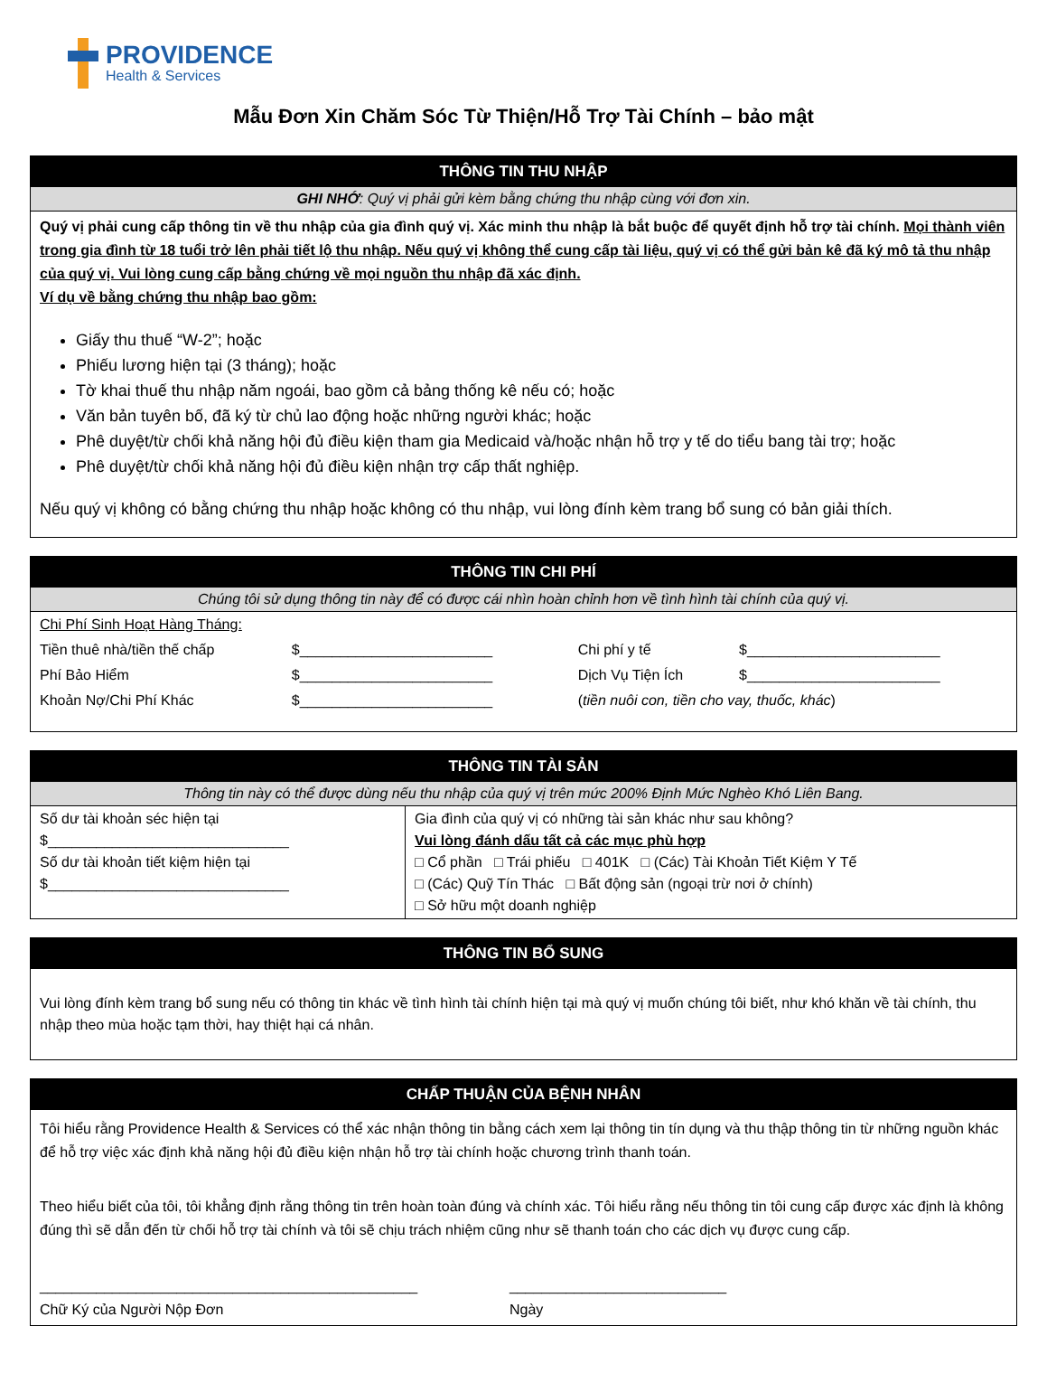PROVIDENCE
Health & Services
Mẫu Đơn Xin Chăm Sóc Từ Thiện/Hỗ Trợ Tài Chính – bảo mật
THÔNG TIN THU NHẬP
GHI NHỚ: Quý vị phải gửi kèm bằng chứng thu nhập cùng với đơn xin.
Quý vị phải cung cấp thông tin về thu nhập của gia đình quý vị. Xác minh thu nhập là bắt buộc để quyết định hỗ trợ tài chính. Mọi thành viên trong gia đình từ 18 tuổi trở lên phải tiết lộ thu nhập. Nếu quý vị không thể cung cấp tài liệu, quý vị có thể gửi bản kê đã ký mô tả thu nhập của quý vị. Vui lòng cung cấp bằng chứng về mọi nguồn thu nhập đã xác định.
Ví dụ về bằng chứng thu nhập bao gồm:
Giấy thu thuế “W-2”; hoặc
Phiếu lương hiện tại (3 tháng); hoặc
Tờ khai thuế thu nhập năm ngoái, bao gồm cả bảng thống kê nếu có; hoặc
Văn bản tuyên bố, đã ký từ chủ lao động hoặc những người khác; hoặc
Phê duyệt/từ chối khả năng hội đủ điều kiện tham gia Medicaid và/hoặc nhận hỗ trợ y tế do tiểu bang tài trợ; hoặc
Phê duyệt/từ chối khả năng hội đủ điều kiện nhận trợ cấp thất nghiệp.
Nếu quý vị không có bằng chứng thu nhập hoặc không có thu nhập, vui lòng đính kèm trang bổ sung có bản giải thích.
THÔNG TIN CHI PHÍ
Chúng tôi sử dụng thông tin này để có được cái nhìn hoàn chỉnh hơn về tình hình tài chính của quý vị.
| Chi Phí Sinh Hoạt Hàng Tháng: | | | |
| Tiền thuê nhà/tiền thế chấp | $________________________ | Chi phí y tế | $________________________ |
| Phí Bảo Hiểm | $________________________ | Dịch Vụ Tiện Ích | $________________________ |
| Khoản Nợ/Chi Phí Khác | $________________________ | ( tiền nuôi con, tiền cho vay, thuốc, khác ) | |
THÔNG TIN TÀI SẢN
Thông tin này có thể được dùng nếu thu nhập của quý vị trên mức 200% Định Mức Nghèo Khó Liên Bang.
| Số dư tài khoản séc hiện tại $______________________________ Số dư tài khoản tiết kiệm hiện tại $______________________________ | Gia đình của quý vị có những tài sản khác như sau không? Vui lòng đánh dấu tất cả các mục phù hợp □ Cổ phần □ Trái phiếu □ 401K □ (Các) Tài Khoản Tiết Kiệm Y Tế □ (Các) Quỹ Tín Thác □ Bất động sản (ngoại trừ nơi ở chính) □ Sở hữu một doanh nghiệp |
THÔNG TIN BỔ SUNG
Vui lòng đính kèm trang bổ sung nếu có thông tin khác về tình hình tài chính hiện tại mà quý vị muốn chúng tôi biết, như khó khăn về tài chính, thu nhập theo mùa hoặc tạm thời, hay thiệt hại cá nhân.
CHẤP THUẬN CỦA BỆNH NHÂN
Tôi hiểu rằng Providence Health & Services có thể xác nhận thông tin bằng cách xem lại thông tin tín dụng và thu thập thông tin từ những nguồn khác để hỗ trợ việc xác định khả năng hội đủ điều kiện nhận hỗ trợ tài chính hoặc chương trình thanh toán.
Theo hiểu biết của tôi, tôi khẳng định rằng thông tin trên hoàn toàn đúng và chính xác. Tôi hiểu rằng nếu thông tin tôi cung cấp được xác định là không đúng thì sẽ dẫn đến từ chối hỗ trợ tài chính và tôi sẽ chịu trách nhiệm cũng như sẽ thanh toán cho các dịch vụ được cung cấp.
_______________________________________________
Chữ Ký của Người Nộp Đơn
___________________________
Ngày